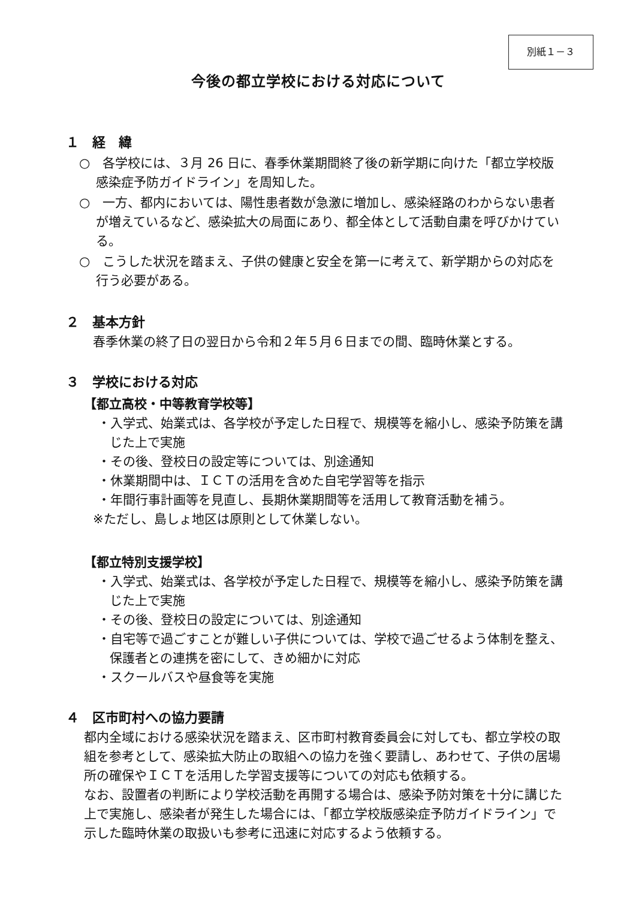別紙１－３
今後の都立学校における対応について
１　経　緯
○　各学校には、３月 26 日に、春季休業期間終了後の新学期に向けた「都立学校版感染症予防ガイドライン」を周知した。
○　一方、都内においては、陽性患者数が急激に増加し、感染経路のわからない患者が増えているなど、感染拡大の局面にあり、都全体として活動自粛を呼びかけている。
○　こうした状況を踏まえ、子供の健康と安全を第一に考えて、新学期からの対応を行う必要がある。
２　基本方針
春季休業の終了日の翌日から令和２年５月６日までの間、臨時休業とする。
３　学校における対応
【都立高校・中等教育学校等】
・入学式、始業式は、各学校が予定した日程で、規模等を縮小し、感染予防策を講じた上で実施
・その後、登校日の設定等については、別途通知
・休業期間中は、ＩＣＴの活用を含めた自宅学習等を指示
・年間行事計画等を見直し、長期休業期間等を活用して教育活動を補う。
※ただし、島しょ地区は原則として休業しない。
【都立特別支援学校】
・入学式、始業式は、各学校が予定した日程で、規模等を縮小し、感染予防策を講じた上で実施
・その後、登校日の設定については、別途通知
・自宅等で過ごすことが難しい子供については、学校で過ごせるよう体制を整え、保護者との連携を密にして、きめ細かに対応
・スクールバスや昼食等を実施
４　区市町村への協力要請
都内全域における感染状況を踏まえ、区市町村教育委員会に対しても、都立学校の取組を参考として、感染拡大防止の取組への協力を強く要請し、あわせて、子供の居場所の確保やＩＣＴを活用した学習支援等についての対応も依頼する。
なお、設置者の判断により学校活動を再開する場合は、感染予防対策を十分に講じた上で実施し、感染者が発生した場合には、「都立学校版感染症予防ガイドライン」で示した臨時休業の取扱いも参考に迅速に対応するよう依頼する。